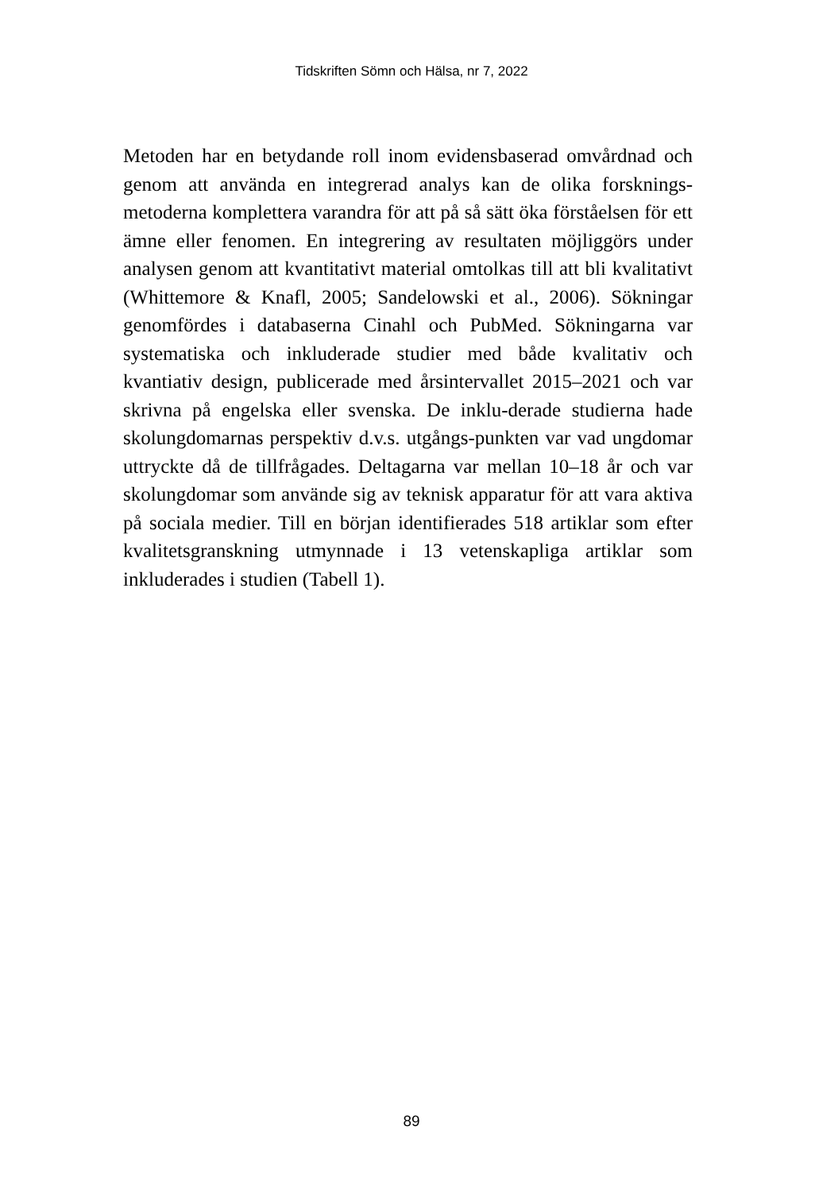Tidskriften Sömn och Hälsa, nr 7, 2022
Metoden har en betydande roll inom evidensbaserad omvårdnad och genom att använda en integrerad analys kan de olika forsknings-metoderna komplettera varandra för att på så sätt öka förståelsen för ett ämne eller fenomen. En integrering av resultaten möjliggörs under analysen genom att kvantitativt material omtolkas till att bli kvalitativt (Whittemore & Knafl, 2005; Sandelowski et al., 2006). Sökningar genomfördes i databaserna Cinahl och PubMed. Sökningarna var systematiska och inkluderade studier med både kvalitativ och kvantiativ design, publicerade med årsintervallet 2015–2021 och var skrivna på engelska eller svenska. De inklu-derade studierna hade skolungdomarnas perspektiv d.v.s. utgångs-punkten var vad ungdomar uttryckte då de tillfrågades. Deltagarna var mellan 10–18 år och var skolungdomar som använde sig av teknisk apparatur för att vara aktiva på sociala medier. Till en början identifierades 518 artiklar som efter kvalitetsgranskning utmynnade i 13 vetenskapliga artiklar som inkluderades i studien (Tabell 1).
89